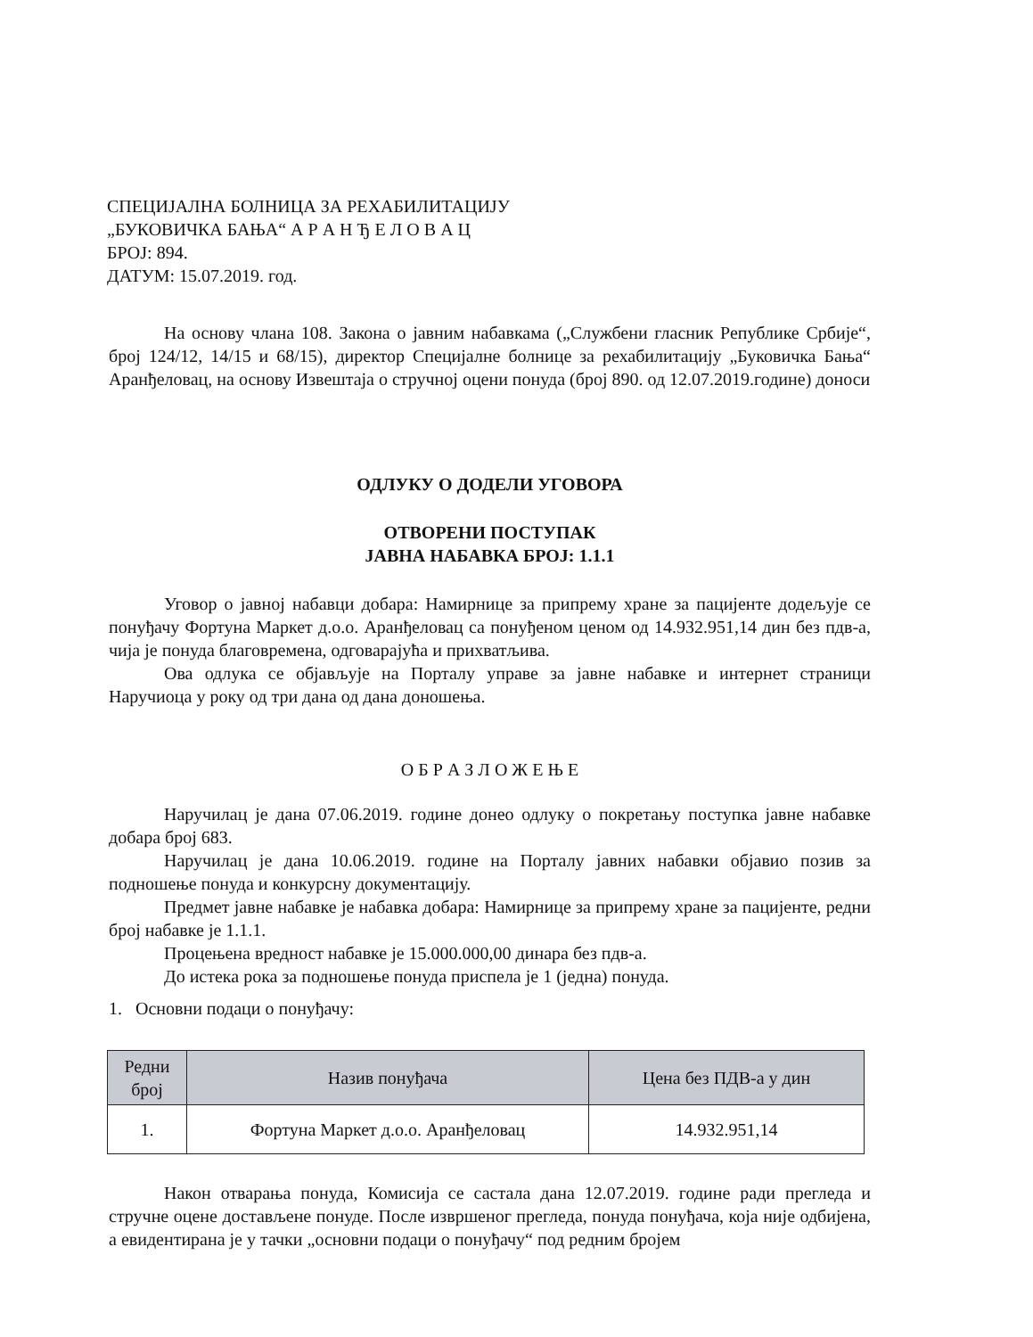СПЕЦИЈАЛНА БОЛНИЦА ЗА РЕХАБИЛИТАЦИЈУ
„БУКОВИЧКА БАЊА“ А Р А Н Ђ Е Л О В А Ц
БРОЈ: 894.
ДАТУМ: 15.07.2019. год.
На основу члана 108. Закона о јавним набавкама („Службени гласник Републике Србије“, број 124/12, 14/15 и 68/15), директор Специјалне болнице за рехабилитацију „Буковичка Бања“ Аранђеловац, на основу Извештаја о стручној оцени понуда (број 890. од 12.07.2019.године) доноси
ОДЛУКУ О ДОДЕЛИ УГОВОРА
ОТВОРЕНИ ПОСТУПАК
ЈАВНА НАБАВКА БРОЈ: 1.1.1
Уговор о јавној набавци добара: Намирнице за припрему хране за пацијенте додељује се понуђачу Фортуна Маркет д.о.о. Аранђеловац са понуђеном ценом од 14.932.951,14 дин без пдв-а, чија је понуда благовремена, одговарајућа и прихватљива.
Ова одлука се објављује на Порталу управе за јавне набавке и интернет страници Наручиоца у року од три дана од дана доношења.
О Б Р А З Л О Ж Е Њ Е
Наручилац је дана 07.06.2019. године донео одлуку о покретању поступка јавне набавке добара број 683.
Наручилац је дана 10.06.2019. године на Порталу јавних набавки објавио позив за подношење понуда и конкурсну документацију.
Предмет јавне набавке је набавка добара: Намирнице за припрему хране за пацијенте, редни број набавке је 1.1.1.
Процењена вредност набавке је 15.000.000,00 динара без пдв-а.
До истека рока за подношење понуда приспела је 1 (једна) понуда.
1. Основни подаци о понуђачу:
| Редни број | Назив понуђача | Цена без ПДВ-а у дин |
| --- | --- | --- |
| 1. | Фортуна Маркет д.о.о. Аранђеловац | 14.932.951,14 |
Након отварања понуда, Комисија се састала дана 12.07.2019. године ради прегледа и стручне оцене достављене понуде. После извршеног прегледа, понуда понуђача, која није одбијена, а евидентирана је у тачки „основни подаци о понуђачу“ под редним бројем